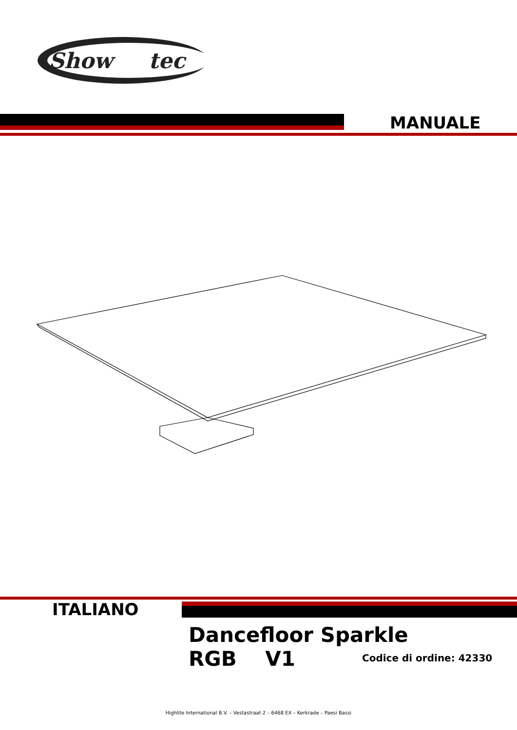Show
tec
MANUALE
ITALIANO
Dancefloor Sparkle RGB V1
Codice di ordine: 42330
Highlite International B.V. – Vestastraat 2 – 6468 EX – Kerkrade – Paesi Bassi